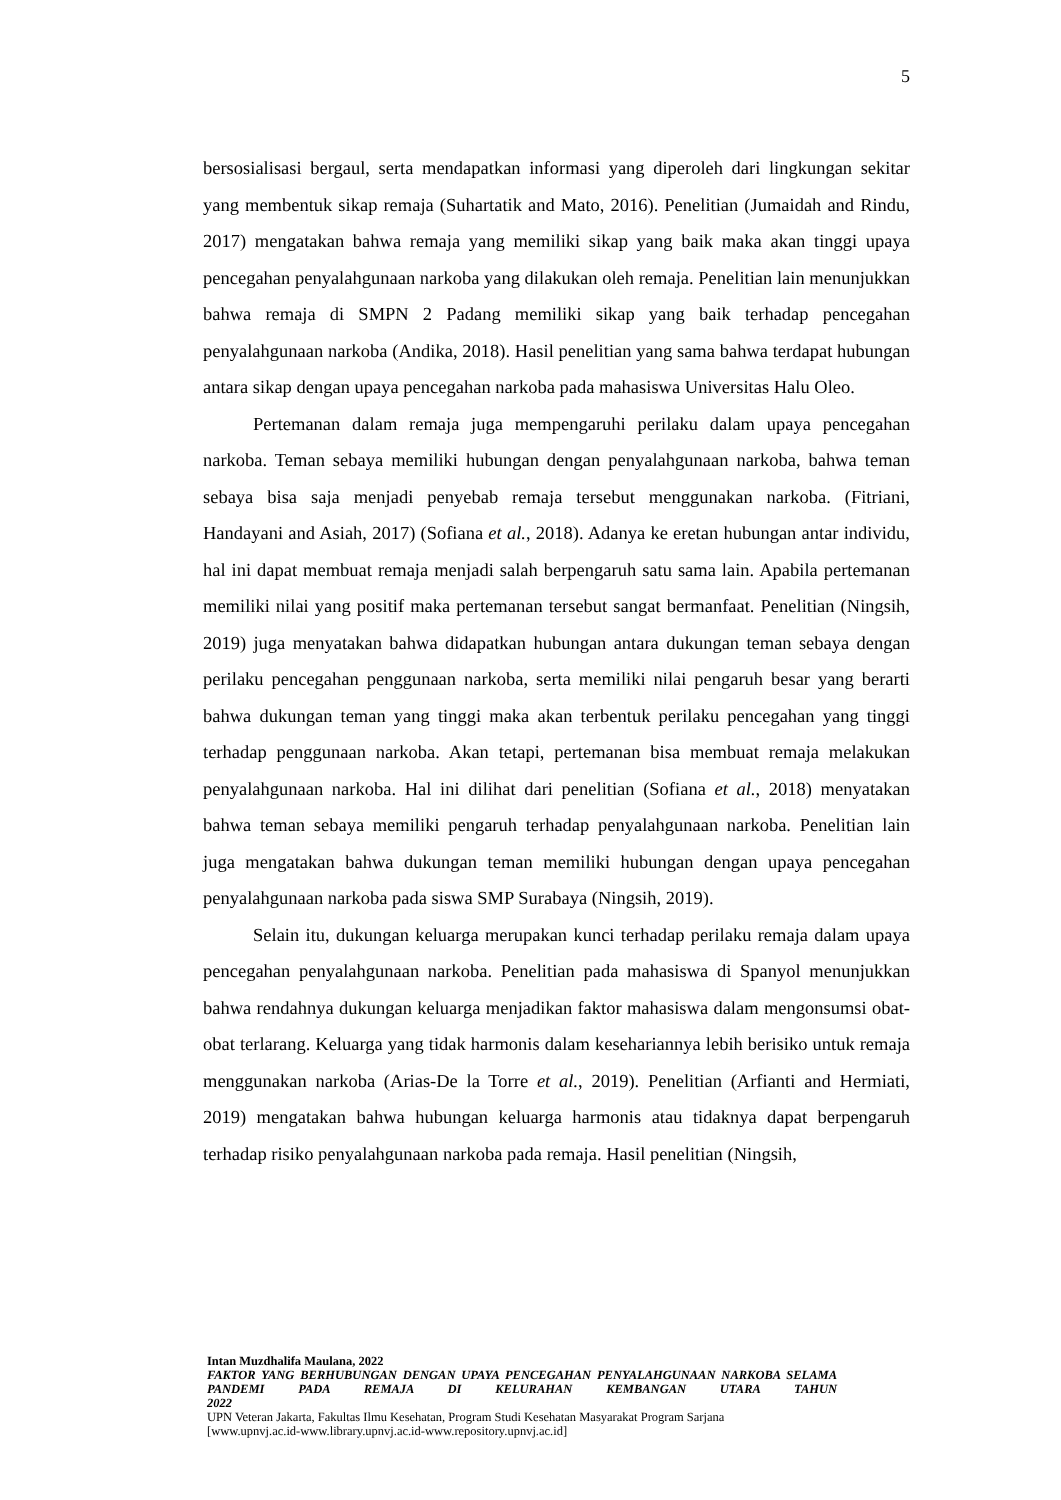5
bersosialisasi bergaul, serta mendapatkan informasi yang diperoleh dari lingkungan sekitar yang membentuk sikap remaja (Suhartatik and Mato, 2016). Penelitian (Jumaidah and Rindu, 2017) mengatakan bahwa remaja yang memiliki sikap yang baik maka akan tinggi upaya pencegahan penyalahgunaan narkoba yang dilakukan oleh remaja. Penelitian lain menunjukkan bahwa remaja di SMPN 2 Padang memiliki sikap yang baik terhadap pencegahan penyalahgunaan narkoba (Andika, 2018). Hasil penelitian yang sama bahwa terdapat hubungan antara sikap dengan upaya pencegahan narkoba pada mahasiswa Universitas Halu Oleo.
Pertemanan dalam remaja juga mempengaruhi perilaku dalam upaya pencegahan narkoba. Teman sebaya memiliki hubungan dengan penyalahgunaan narkoba, bahwa teman sebaya bisa saja menjadi penyebab remaja tersebut menggunakan narkoba. (Fitriani, Handayani and Asiah, 2017) (Sofiana et al., 2018). Adanya ke eretan hubungan antar individu, hal ini dapat membuat remaja menjadi salah berpengaruh satu sama lain. Apabila pertemanan memiliki nilai yang positif maka pertemanan tersebut sangat bermanfaat. Penelitian (Ningsih, 2019) juga menyatakan bahwa didapatkan hubungan antara dukungan teman sebaya dengan perilaku pencegahan penggunaan narkoba, serta memiliki nilai pengaruh besar yang berarti bahwa dukungan teman yang tinggi maka akan terbentuk perilaku pencegahan yang tinggi terhadap penggunaan narkoba. Akan tetapi, pertemanan bisa membuat remaja melakukan penyalahgunaan narkoba. Hal ini dilihat dari penelitian (Sofiana et al., 2018) menyatakan bahwa teman sebaya memiliki pengaruh terhadap penyalahgunaan narkoba. Penelitian lain juga mengatakan bahwa dukungan teman memiliki hubungan dengan upaya pencegahan penyalahgunaan narkoba pada siswa SMP Surabaya (Ningsih, 2019).
Selain itu, dukungan keluarga merupakan kunci terhadap perilaku remaja dalam upaya pencegahan penyalahgunaan narkoba. Penelitian pada mahasiswa di Spanyol menunjukkan bahwa rendahnya dukungan keluarga menjadikan faktor mahasiswa dalam mengonsumsi obat-obat terlarang. Keluarga yang tidak harmonis dalam kesehariannya lebih berisiko untuk remaja menggunakan narkoba (Arias-De la Torre et al., 2019). Penelitian (Arfianti and Hermiati, 2019) mengatakan bahwa hubungan keluarga harmonis atau tidaknya dapat berpengaruh terhadap risiko penyalahgunaan narkoba pada remaja. Hasil penelitian (Ningsih,
Intan Muzdhalifa Maulana, 2022
FAKTOR YANG BERHUBUNGAN DENGAN UPAYA PENCEGAHAN PENYALAHGUNAAN NARKOBA SELAMA PANDEMI PADA REMAJA DI KELURAHAN KEMBANGAN UTARA TAHUN
2022
UPN Veteran Jakarta, Fakultas Ilmu Kesehatan, Program Studi Kesehatan Masyarakat Program Sarjana
[www.upnvj.ac.id-www.library.upnvj.ac.id-www.repository.upnvj.ac.id]